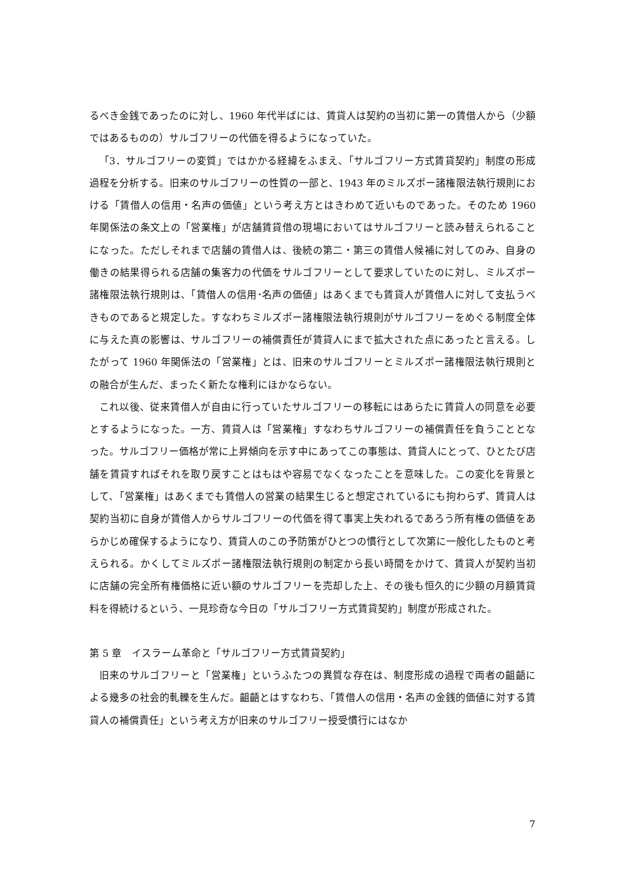るべき金銭であったのに対し、1960 年代半ばには、賃貸人は契約の当初に第一の賃借人から（少額ではあるものの）サルゴフリーの代価を得るようになっていた。
「3．サルゴフリーの変質」ではかかる経緯をふまえ、「サルゴフリー方式賃貸契約」制度の形成過程を分析する。旧来のサルゴフリーの性質の一部と、1943 年のミルズポー諸権限法執行規則における「賃借人の信用・名声の価値」という考え方とはきわめて近いものであった。そのため 1960 年関係法の条文上の「営業権」が店舗賃貸借の現場においてはサルゴフリーと読み替えられることになった。ただしそれまで店舗の賃借人は、後続の第二・第三の賃借人候補に対してのみ、自身の働きの結果得られる店舗の集客力の代価をサルゴフリーとして要求していたのに対し、ミルズポー諸権限法執行規則は、「賃借人の信用･名声の価値」はあくまでも賃貸人が賃借人に対して支払うべきものであると規定した。すなわちミルズポー諸権限法執行規則がサルゴフリーをめぐる制度全体に与えた真の影響は、サルゴフリーの補償責任が賃貸人にまで拡大された点にあったと言える。したがって 1960 年関係法の「営業権」とは、旧来のサルゴフリーとミルズポー諸権限法執行規則との融合が生んだ、まったく新たな権利にほかならない。
これ以後、従来賃借人が自由に行っていたサルゴフリーの移転にはあらたに賃貸人の同意を必要とするようになった。一方、賃貸人は「営業権」すなわちサルゴフリーの補償責任を負うこととなった。サルゴフリー価格が常に上昇傾向を示す中にあってこの事態は、賃貸人にとって、ひとたび店舗を賃貸すればそれを取り戻すことはもはや容易でなくなったことを意味した。この変化を背景として、「営業権」はあくまでも賃借人の営業の結果生じると想定されているにも拘わらず、賃貸人は契約当初に自身が賃借人からサルゴフリーの代価を得て事実上失われるであろう所有権の価値をあらかじめ確保するようになり、賃貸人のこの予防策がひとつの慣行として次第に一般化したものと考えられる。かくしてミルズポー諸権限法執行規則の制定から長い時間をかけて、賃貸人が契約当初に店舗の完全所有権価格に近い額のサルゴフリーを売却した上、その後も恒久的に少額の月額賃貸料を得続けるという、一見珍奇な今日の「サルゴフリー方式賃貸契約」制度が形成された。
第 5 章　イスラーム革命と「サルゴフリー方式賃貸契約」
旧来のサルゴフリーと「営業権」というふたつの異質な存在は、制度形成の過程で両者の齟齬による幾多の社会的軋轢を生んだ。齟齬とはすなわち、「賃借人の信用・名声の金銭的価値に対する賃貸人の補償責任」という考え方が旧来のサルゴフリー授受慣行にはなか
7